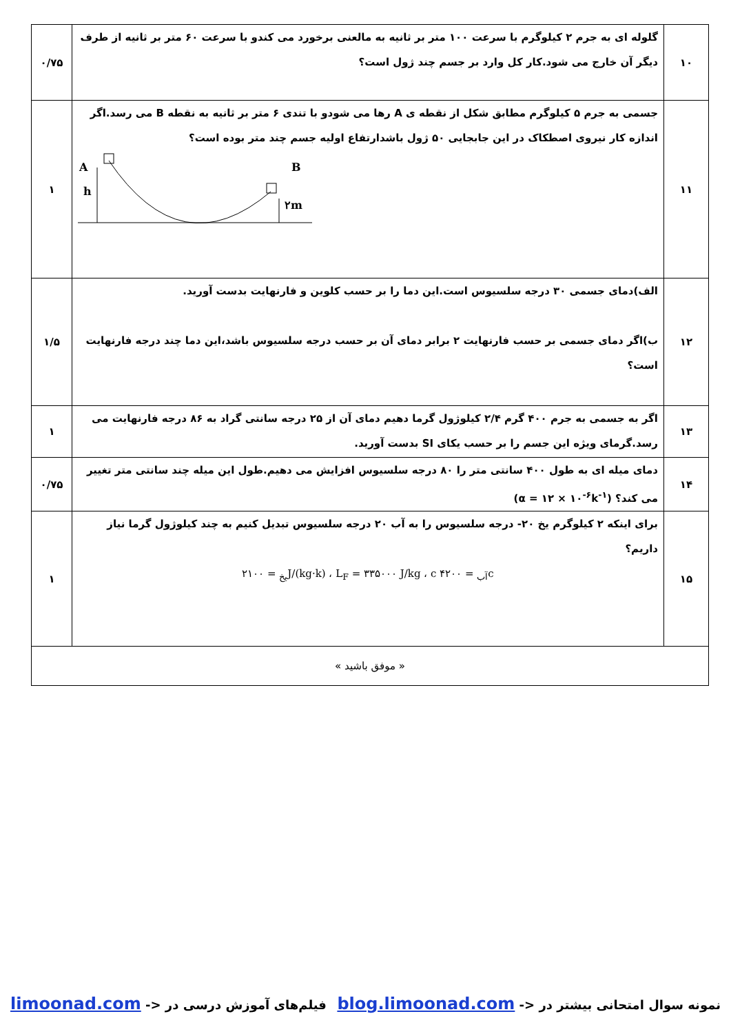| ۱۰ | گلوله ای به جرم ۲ کیلوگرم با سرعت ۱۰۰ متر بر ثانیه به مالعنی برخورد می کندو با سرعت ۶۰ متر بر ثانیه از طرف دیگر آن خارج می شود.کار کل وارد بر جسم چند ژول است؟ | ۰/۷۵ |
| ۱۱ | جسمی به جرم ۵ کیلوگرم مطابق شکل از نقطه ی A رها می شودو با تندی ۶ متر بر ثانیه به نقطه B می رسد.اگر اندازه کار نیروی اصطکاک در این جابجایی ۵۰ ژول باشدارتفاع اولیه جسم چند متر بوده است؟ A h B ۲m | ۱ |
| ۱۲ | الف)دمای جسمی ۳۰ درجه سلسیوس است.این دما را بر حسب کلوین و فارنهایت بدست آورید. ب)اگر دمای جسمی بر حسب فارنهایت ۲ برابر دمای آن بر حسب درجه سلسیوس باشد،این دما چند درجه فارنهایت است؟ | ۱/۵ |
| ۱۳ | اگر به جسمی به جرم ۴۰۰ گرم ۲/۴ کیلوژول گرما دهیم دمای آن از ۲۵ درجه سانتی گراد به ۸۶ درجه فارنهایت می رسد.گرمای ویژه این جسم را بر حسب یکای SI بدست آورید. | ۱ |
| ۱۴ | دمای میله ای به طول ۴۰۰ سانتی متر را ۸۰ درجه سلسیوس افزایش می دهیم.طول این میله چند سانتی متر تغییر می کند؟ (α = ۱۲ × ۱۰<sup>-۶</sup>k<sup>-۱</sup>) | ۰/۷۵ |
| ۱۵ | برای اینکه ۲ کیلوگرم یخ ۲۰- درجه سلسیوس را به آب ۲۰ درجه سلسیوس تبدیل کنیم به چند کیلوژول گرما نیاز داریم؟ c<sub>آب</sub> = ۴۲۰۰ J/(kg·k) ، L<sub>F</sub> = ۳۳۵۰۰۰ J/kg ، c<sub>یخ</sub> = ۲۱۰۰ | ۱ |
| « موفق باشید » | | |
نمونه سوال امتحانی بیشتر در <- blog.limoonad.com فیلم‌های آموزش درسی در <- limoonad.com